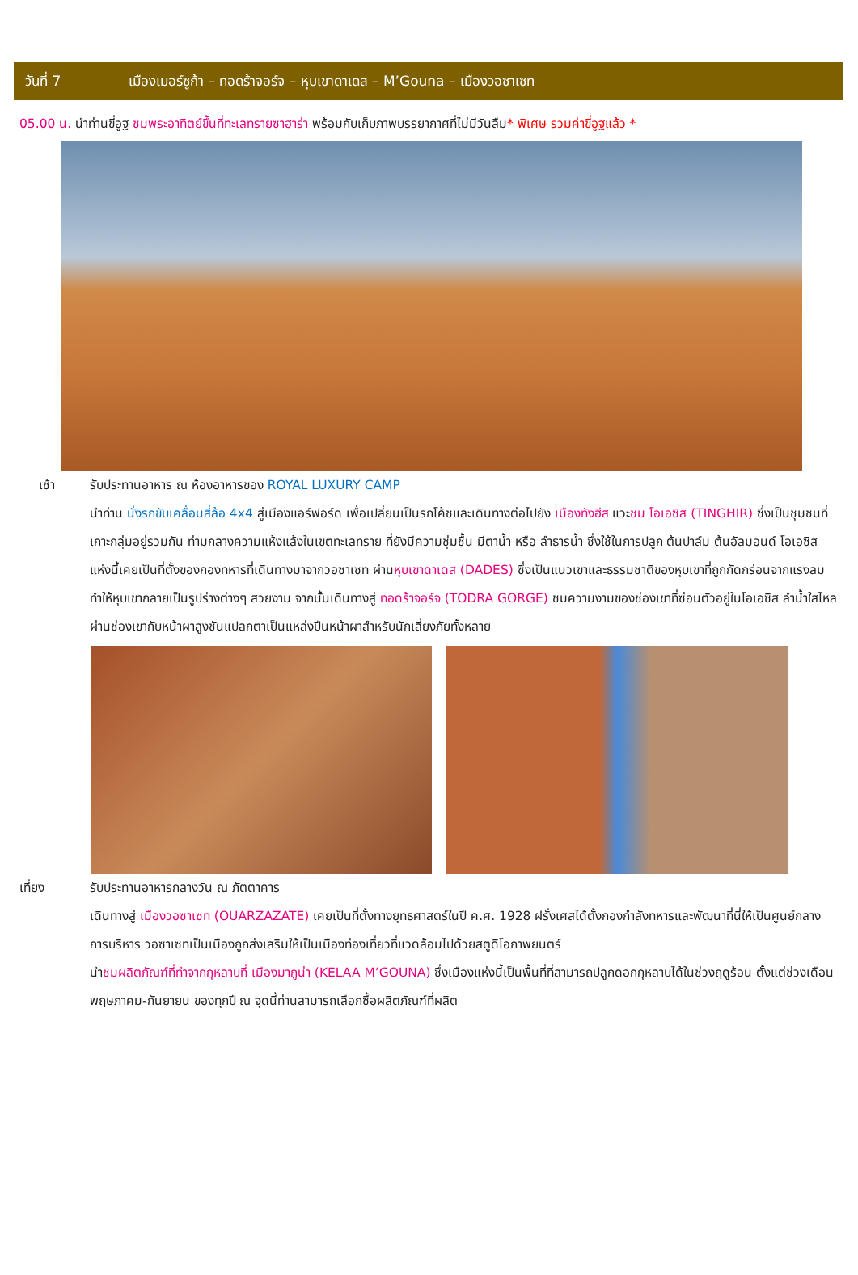วันที่ 7 เมืองเมอร์ซูก้า – ทอดร้าจอร์จ – หุบเขาดาเดส – M’Gouna – เมืองวอซาเซท
05.00 น. นำท่านขี่อูฐ ชมพระอาทิตย์ขึ้นที่ทะเลทรายซาฮาร่า พร้อมกับเก็บภาพบรรยากาศที่ไม่มีวันลืม* พิเศษ รวมค่าขี่อูฐแล้ว *
เช้า รับประทานอาหาร ณ ห้องอาหารของ ROYAL LUXURY CAMP
นำท่าน นั่งรถขับเคลื่อนสี่ล้อ 4x4 สู่เมืองแอร์ฟอร์ด เพื่อเปลี่ยนเป็นรถโค้ชและเดินทางต่อไปยัง เมืองทังฮีส แวะชม โอเอซิส (TINGHIR) ซึ่งเป็นชุมชนที่เกาะกลุ่มอยู่รวมกัน ท่ามกลางความแห้งแล้งในเขตทะเลทราย ที่ยังมีความชุ่มชื้น มีตาน้ำ หรือ ลำธารน้ำ ซึ่งใช้ในการปลูก ต้นปาล์ม ต้นอัลมอนด์ โอเอซิสแห่งนี้เคยเป็นที่ตั้งของกองทหารที่เดินทางมาจากวอซาเซท ผ่านหุบเขาดาเดส (DADES) ซึ่งเป็นแนวเขาและธรรมชาติของหุบเขาที่ถูกกัดกร่อนจากแรงลม ทำให้หุบเขากลายเป็นรูปร่างต่างๆ สวยงาม จากนั้นเดินทางสู่ ทอดร้าจอร์จ (TODRA GORGE) ชมความงามของช่องเขาที่ซ่อนตัวอยู่ในโอเอซิส ลำน้ำใสไหลผ่านช่องเขากับหน้าผาสูงชันแปลกตาเป็นแหล่งปีนหน้าผาสำหรับนักเสี่ยงภัยทั้งหลาย
เที่ยง รับประทานอาหารกลางวัน ณ ภัตตาคาร
เดินทางสู่ เมืองวอซาเซท (OUARZAZATE) เคยเป็นที่ตั้งทางยุทธศาสตร์ในปี ค.ศ. 1928 ฝรั่งเศสได้ตั้งกองกำลังทหารและพัฒนาที่นี่ให้เป็นศูนย์กลางการบริหาร วอซาเซทเป็นเมืองถูกส่งเสริมให้เป็นเมืองท่องเที่ยวที่แวดล้อมไปด้วยสตูดิโอภาพยนตร์
นำชมผลิตภัณฑ์ที่ทำจากกุหลาบที่ เมืองมากูน่า (KELAA M’GOUNA) ซึ่งเมืองแห่งนี้เป็นพื้นที่ที่สามารถปลูกดอกกุหลาบได้ในช่วงฤดูร้อน ตั้งแต่ช่วงเดือนพฤษภาคม-กันยายน ของทุกปี ณ จุดนี้ท่านสามารถเลือกซื้อผลิตภัณฑ์ที่ผลิต